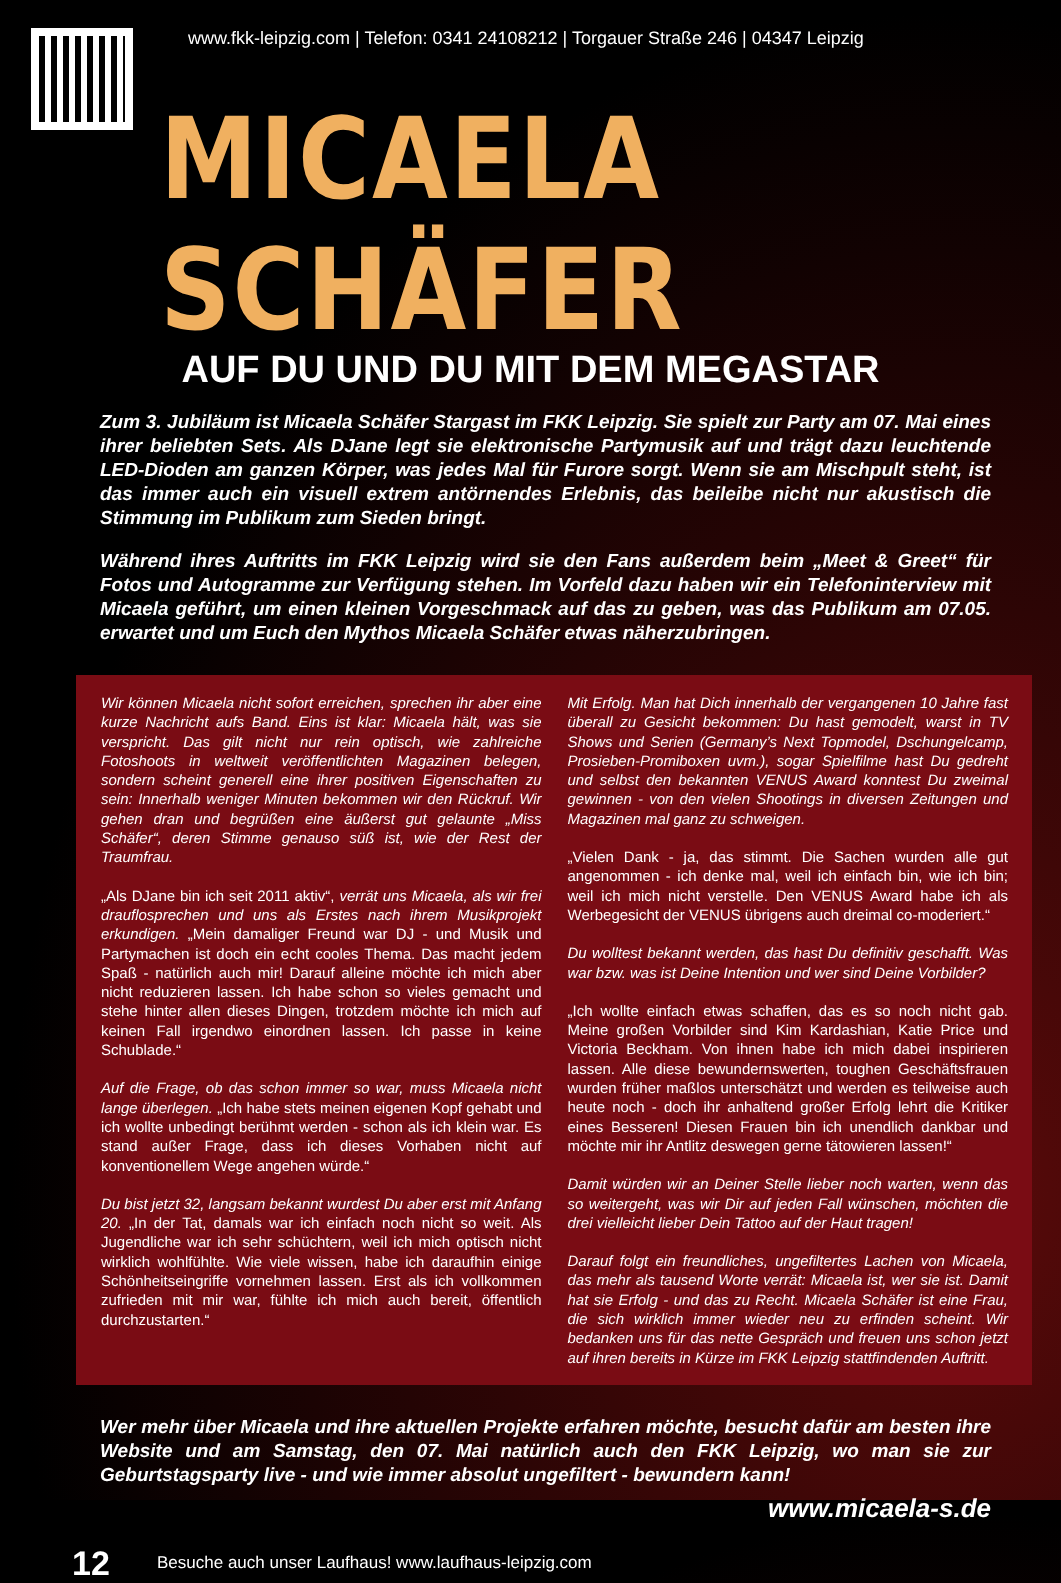www.fkk-leipzig.com | Telefon: 0341 24108212 | Torgauer Straße 246 | 04347 Leipzig
MICAELA SCHÄFER
AUF DU UND DU MIT DEM MEGASTAR
Zum 3. Jubiläum ist Micaela Schäfer Stargast im FKK Leipzig. Sie spielt zur Party am 07. Mai eines ihrer beliebten Sets. Als DJane legt sie elektronische Partymusik auf und trägt dazu leuchtende LED-Dioden am ganzen Körper, was jedes Mal für Furore sorgt. Wenn sie am Mischpult steht, ist das immer auch ein visuell extrem antörnendes Erlebnis, das beileibe nicht nur akustisch die Stimmung im Publikum zum Sieden bringt.
Während ihres Auftritts im FKK Leipzig wird sie den Fans außerdem beim „Meet & Greet“ für Fotos und Autogramme zur Verfügung stehen. Im Vorfeld dazu haben wir ein Telefoninterview mit Micaela geführt, um einen kleinen Vorgeschmack auf das zu geben, was das Publikum am 07.05. erwartet und um Euch den Mythos Micaela Schäfer etwas näherzubringen.
Wir können Micaela nicht sofort erreichen, sprechen ihr aber eine kurze Nachricht aufs Band. Eins ist klar: Micaela hält, was sie verspricht. Das gilt nicht nur rein optisch, wie zahlreiche Fotoshoots in weltweit veröffentlichten Magazinen belegen, sondern scheint generell eine ihrer positiven Eigenschaften zu sein: Innerhalb weniger Minuten bekommen wir den Rückruf. Wir gehen dran und begrüßen eine äußerst gut gelaunte „Miss Schäfer“, deren Stimme genauso süß ist, wie der Rest der Traumfrau.
„Als DJane bin ich seit 2011 aktiv“, verrät uns Micaela, als wir frei drauflosprechen und uns als Erstes nach ihrem Musikprojekt erkundigen. „Mein damaliger Freund war DJ - und Musik und Partymachen ist doch ein echt cooles Thema. Das macht jedem Spaß - natürlich auch mir! Darauf alleine möchte ich mich aber nicht reduzieren lassen. Ich habe schon so vieles gemacht und stehe hinter allen dieses Dingen, trotzdem möchte ich mich auf keinen Fall irgendwo einordnen lassen. Ich passe in keine Schublade.“
Auf die Frage, ob das schon immer so war, muss Micaela nicht lange überlegen. „Ich habe stets meinen eigenen Kopf gehabt und ich wollte unbedingt berühmt werden - schon als ich klein war. Es stand außer Frage, dass ich dieses Vorhaben nicht auf konventionellem Wege angehen würde.“
Du bist jetzt 32, langsam bekannt wurdest Du aber erst mit Anfang 20. „In der Tat, damals war ich einfach noch nicht so weit. Als Jugendliche war ich sehr schüchtern, weil ich mich optisch nicht wirklich wohlfühlte. Wie viele wissen, habe ich daraufhin einige Schönheitseingriffe vornehmen lassen. Erst als ich vollkommen zufrieden mit mir war, fühlte ich mich auch bereit, öffentlich durchzustarten.“
Mit Erfolg. Man hat Dich innerhalb der vergangenen 10 Jahre fast überall zu Gesicht bekommen: Du hast gemodelt, warst in TV Shows und Serien (Germany’s Next Topmodel, Dschungelcamp, Prosieben-Promiboxen uvm.), sogar Spielfilme hast Du gedreht und selbst den bekannten VENUS Award konntest Du zweimal gewinnen - von den vielen Shootings in diversen Zeitungen und Magazinen mal ganz zu schweigen.
„Vielen Dank - ja, das stimmt. Die Sachen wurden alle gut angenommen - ich denke mal, weil ich einfach bin, wie ich bin; weil ich mich nicht verstelle. Den VENUS Award habe ich als Werbegesicht der VENUS übrigens auch dreimal co-moderiert.“
Du wolltest bekannt werden, das hast Du definitiv geschafft. Was war bzw. was ist Deine Intention und wer sind Deine Vorbilder?
„Ich wollte einfach etwas schaffen, das es so noch nicht gab. Meine großen Vorbilder sind Kim Kardashian, Katie Price und Victoria Beckham. Von ihnen habe ich mich dabei inspirieren lassen. Alle diese bewundernswerten, toughen Geschäftsfrauen wurden früher maßlos unterschätzt und werden es teilweise auch heute noch - doch ihr anhaltend großer Erfolg lehrt die Kritiker eines Besseren! Diesen Frauen bin ich unendlich dankbar und möchte mir ihr Antlitz deswegen gerne tätowieren lassen!“
Damit würden wir an Deiner Stelle lieber noch warten, wenn das so weitergeht, was wir Dir auf jeden Fall wünschen, möchten die drei vielleicht lieber Dein Tattoo auf der Haut tragen!
Darauf folgt ein freundliches, ungefiltertes Lachen von Micaela, das mehr als tausend Worte verrät: Micaela ist, wer sie ist. Damit hat sie Erfolg - und das zu Recht. Micaela Schäfer ist eine Frau, die sich wirklich immer wieder neu zu erfinden scheint. Wir bedanken uns für das nette Gespräch und freuen uns schon jetzt auf ihren bereits in Kürze im FKK Leipzig stattfindenden Auftritt.
Wer mehr über Micaela und ihre aktuellen Projekte erfahren möchte, besucht dafür am besten ihre Website und am Samstag, den 07. Mai natürlich auch den FKK Leipzig, wo man sie zur Geburtstagsparty live - und wie immer absolut ungefiltert - bewundern kann!
www.micaela-s.de
12
Besuche auch unser Laufhaus! www.laufhaus-leipzig.com